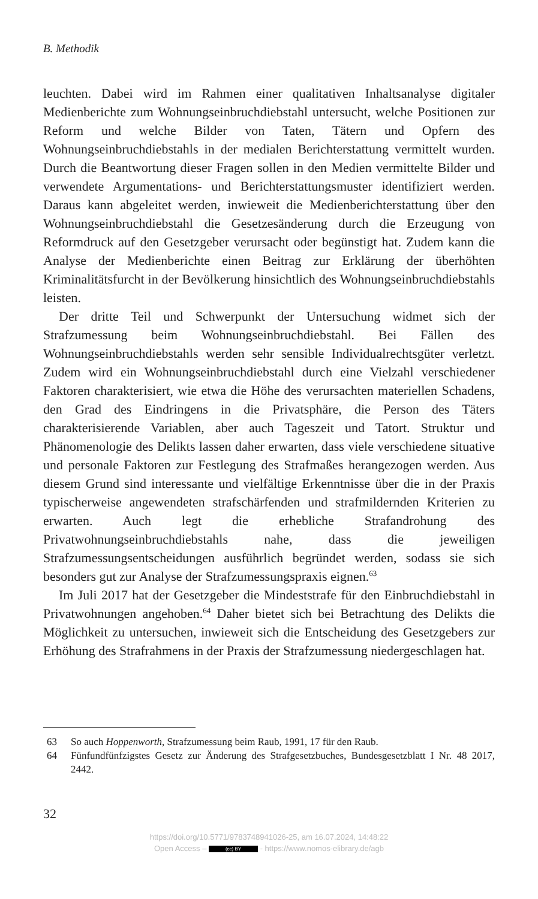B. Methodik
leuchten. Dabei wird im Rahmen einer qualitativen Inhaltsanalyse digitaler Medienberichte zum Wohnungseinbruchdiebstahl untersucht, welche Positionen zur Reform und welche Bilder von Taten, Tätern und Opfern des Wohnungseinbruchdiebstahls in der medialen Berichterstattung vermittelt wurden. Durch die Beantwortung dieser Fragen sollen in den Medien vermittelte Bilder und verwendete Argumentations- und Berichterstattungsmuster identifiziert werden. Daraus kann abgeleitet werden, inwieweit die Medienberichterstattung über den Wohnungseinbruchdiebstahl die Gesetzesänderung durch die Erzeugung von Reformdruck auf den Gesetzgeber verursacht oder begünstigt hat. Zudem kann die Analyse der Medienberichte einen Beitrag zur Erklärung der überhöhten Kriminalitätsfurcht in der Bevölkerung hinsichtlich des Wohnungseinbruchdiebstahls leisten.
Der dritte Teil und Schwerpunkt der Untersuchung widmet sich der Strafzumessung beim Wohnungseinbruchdiebstahl. Bei Fällen des Wohnungseinbruchdiebstahls werden sehr sensible Individualrechtsgüter verletzt. Zudem wird ein Wohnungseinbruchdiebstahl durch eine Vielzahl verschiedener Faktoren charakterisiert, wie etwa die Höhe des verursachten materiellen Schadens, den Grad des Eindringens in die Privatsphäre, die Person des Täters charakterisierende Variablen, aber auch Tageszeit und Tatort. Struktur und Phänomenologie des Delikts lassen daher erwarten, dass viele verschiedene situative und personale Faktoren zur Festlegung des Strafmaßes herangezogen werden. Aus diesem Grund sind interessante und vielfältige Erkenntnisse über die in der Praxis typischerweise angewendeten strafschärfenden und strafmildernden Kriterien zu erwarten. Auch legt die erhebliche Strafandrohung des Privatwohnungseinbruchdiebstahls nahe, dass die jeweiligen Strafzumessungsentscheidungen ausführlich begründet werden, sodass sie sich besonders gut zur Analyse der Strafzumessungspraxis eignen.<sup>63</sup>
Im Juli 2017 hat der Gesetzgeber die Mindeststrafe für den Einbruchdiebstahl in Privatwohnungen angehoben.<sup>64</sup> Daher bietet sich bei Betrachtung des Delikts die Möglichkeit zu untersuchen, inwieweit sich die Entscheidung des Gesetzgebers zur Erhöhung des Strafrahmens in der Praxis der Strafzumessung niedergeschlagen hat.
63 So auch Hoppenworth, Strafzumessung beim Raub, 1991, 17 für den Raub.
64 Fünfundfünfzigstes Gesetz zur Änderung des Strafgesetzbuches, Bundesgesetzblatt I Nr. 48 2017, 2442.
32
https://doi.org/10.5771/9783748941026-25, am 16.07.2024, 14:48:22
Open Access – (cc) BY - https://www.nomos-elibrary.de/agb